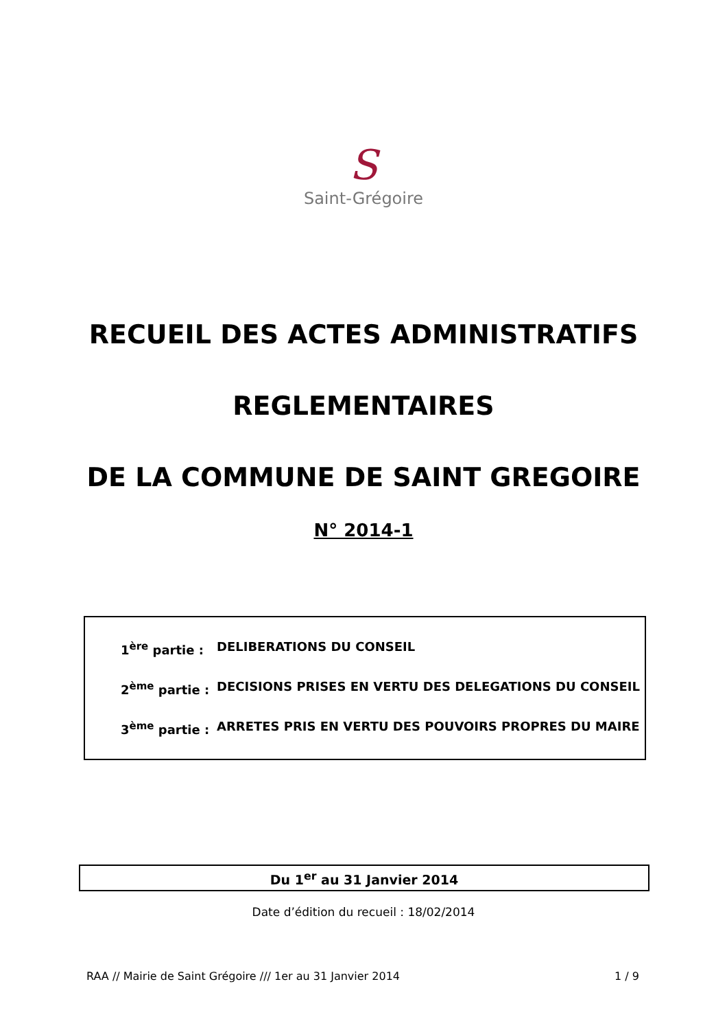S
Saint-Grégoire
RECUEIL DES ACTES ADMINISTRATIFS
REGLEMENTAIRES
DE LA COMMUNE DE SAINT GREGOIRE
N° 2014-1
1<sup>ère</sup> partie : DELIBERATIONS DU CONSEIL
2<sup>ème</sup> partie : DECISIONS PRISES EN VERTU DES DELEGATIONS DU CONSEIL
3<sup>ème</sup> partie : ARRETES PRIS EN VERTU DES POUVOIRS PROPRES DU MAIRE
Du 1<sup>er</sup> au 31 Janvier 2014
Date d’édition du recueil : 18/02/2014
RAA // Mairie de Saint Grégoire /// 1er au 31 Janvier 2014 1 / 9